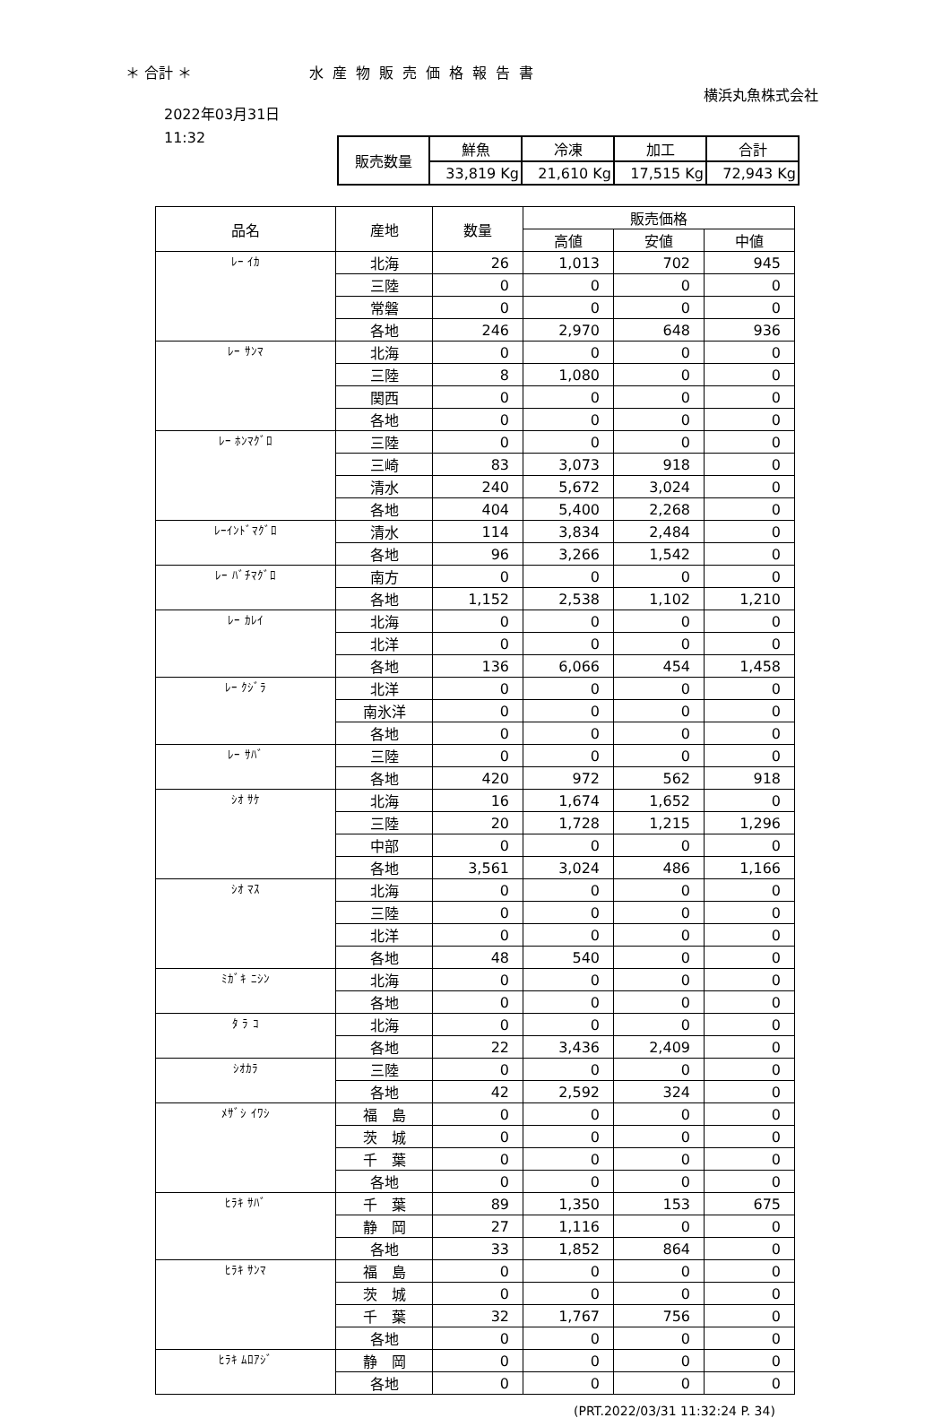＊ 合計 ＊ 水産物販売価格報告書
横浜丸魚株式会社
2022年03月31日
11:32
| 販売数量 | 鮮魚 | 冷凍 | 加工 | 合計 |
| | 33,819 Kg | 21,610 Kg | 17,515 Kg | 72,943 Kg |
| 品名 | 産地 | 数量 | 販売価格 | | |
| --- | --- | --- | --- | --- | --- |
| | | | 高値 | 安値 | 中値 |
| ﾚｰ ｲｶ | 北海 | 26 | 1,013 | 702 | 945 |
| | 三陸 | 0 | 0 | 0 | 0 |
| | 常磐 | 0 | 0 | 0 | 0 |
| | 各地 | 246 | 2,970 | 648 | 936 |
| ﾚｰ ｻﾝﾏ | 北海 | 0 | 0 | 0 | 0 |
| | 三陸 | 8 | 1,080 | 0 | 0 |
| | 関西 | 0 | 0 | 0 | 0 |
| | 各地 | 0 | 0 | 0 | 0 |
| ﾚｰ ﾎﾝﾏｸﾞﾛ | 三陸 | 0 | 0 | 0 | 0 |
| | 三崎 | 83 | 3,073 | 918 | 0 |
| | 清水 | 240 | 5,672 | 3,024 | 0 |
| | 各地 | 404 | 5,400 | 2,268 | 0 |
| ﾚｰｲﾝﾄﾞﾏｸﾞﾛ | 清水 | 114 | 3,834 | 2,484 | 0 |
| | 各地 | 96 | 3,266 | 1,542 | 0 |
| ﾚｰ ﾊﾞﾁﾏｸﾞﾛ | 南方 | 0 | 0 | 0 | 0 |
| | 各地 | 1,152 | 2,538 | 1,102 | 1,210 |
| ﾚｰ ｶﾚｲ | 北海 | 0 | 0 | 0 | 0 |
| | 北洋 | 0 | 0 | 0 | 0 |
| | 各地 | 136 | 6,066 | 454 | 1,458 |
| ﾚｰ ｸｼﾞﾗ | 北洋 | 0 | 0 | 0 | 0 |
| | 南氷洋 | 0 | 0 | 0 | 0 |
| | 各地 | 0 | 0 | 0 | 0 |
| ﾚｰ ｻﾊﾞ | 三陸 | 0 | 0 | 0 | 0 |
| | 各地 | 420 | 972 | 562 | 918 |
| ｼｵ ｻｹ | 北海 | 16 | 1,674 | 1,652 | 0 |
| | 三陸 | 20 | 1,728 | 1,215 | 1,296 |
| | 中部 | 0 | 0 | 0 | 0 |
| | 各地 | 3,561 | 3,024 | 486 | 1,166 |
| ｼｵ ﾏｽ | 北海 | 0 | 0 | 0 | 0 |
| | 三陸 | 0 | 0 | 0 | 0 |
| | 北洋 | 0 | 0 | 0 | 0 |
| | 各地 | 48 | 540 | 0 | 0 |
| ﾐｶﾞｷ ﾆｼﾝ | 北海 | 0 | 0 | 0 | 0 |
| | 各地 | 0 | 0 | 0 | 0 |
| ﾀ ﾗ ｺ | 北海 | 0 | 0 | 0 | 0 |
| | 各地 | 22 | 3,436 | 2,409 | 0 |
| ｼｵｶﾗ | 三陸 | 0 | 0 | 0 | 0 |
| | 各地 | 42 | 2,592 | 324 | 0 |
| ﾒｻﾞｼ ｲﾜｼ | 福 島 | 0 | 0 | 0 | 0 |
| | 茨 城 | 0 | 0 | 0 | 0 |
| | 千 葉 | 0 | 0 | 0 | 0 |
| | 各地 | 0 | 0 | 0 | 0 |
| ﾋﾗｷ ｻﾊﾞ | 千 葉 | 89 | 1,350 | 153 | 675 |
| | 静 岡 | 27 | 1,116 | 0 | 0 |
| | 各地 | 33 | 1,852 | 864 | 0 |
| ﾋﾗｷ ｻﾝﾏ | 福 島 | 0 | 0 | 0 | 0 |
| | 茨 城 | 0 | 0 | 0 | 0 |
| | 千 葉 | 32 | 1,767 | 756 | 0 |
| | 各地 | 0 | 0 | 0 | 0 |
| ﾋﾗｷ ﾑﾛｱｼﾞ | 静 岡 | 0 | 0 | 0 | 0 |
| | 各地 | 0 | 0 | 0 | 0 |
(PRT.2022/03/31 11:32:24 P. 34)